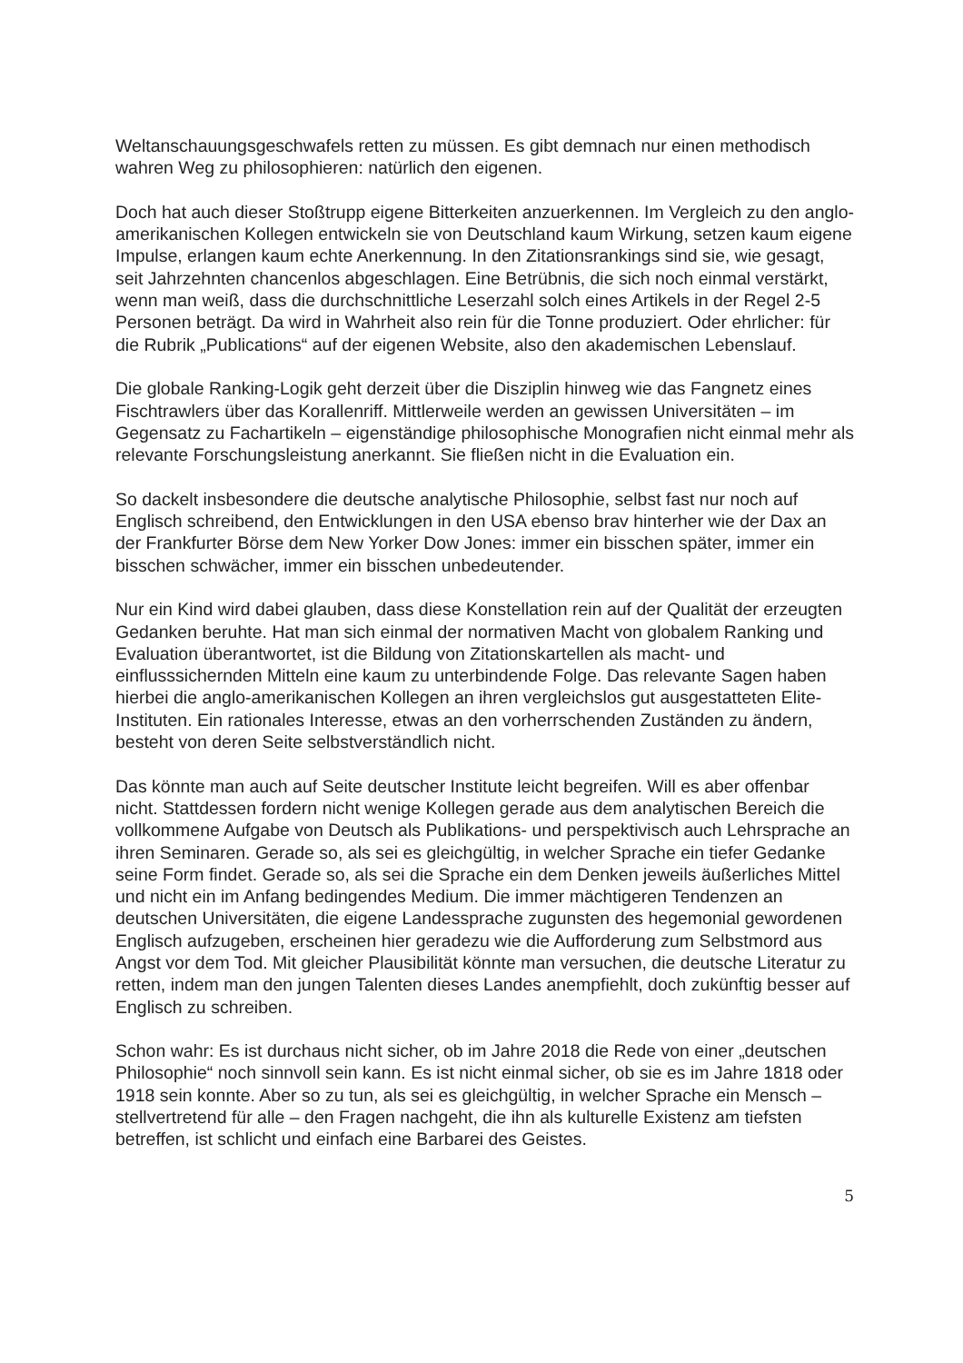Weltanschauungsgeschwafels retten zu müssen. Es gibt demnach nur einen methodisch wahren Weg zu philosophieren: natürlich den eigenen.
Doch hat auch dieser Stoßtrupp eigene Bitterkeiten anzuerkennen. Im Vergleich zu den anglo-amerikanischen Kollegen entwickeln sie von Deutschland kaum Wirkung, setzen kaum eigene Impulse, erlangen kaum echte Anerkennung. In den Zitationsrankings sind sie, wie gesagt, seit Jahrzehnten chancenlos abgeschlagen. Eine Betrübnis, die sich noch einmal verstärkt, wenn man weiß, dass die durchschnittliche Leserzahl solch eines Artikels in der Regel 2-5 Personen beträgt. Da wird in Wahrheit also rein für die Tonne produziert. Oder ehrlicher: für die Rubrik „Publications“ auf der eigenen Website, also den akademischen Lebenslauf.
Die globale Ranking-Logik geht derzeit über die Disziplin hinweg wie das Fangnetz eines Fischtrawlers über das Korallenriff. Mittlerweile werden an gewissen Universitäten – im Gegensatz zu Fachartikeln – eigenständige philosophische Monografien nicht einmal mehr als relevante Forschungsleistung anerkannt. Sie fließen nicht in die Evaluation ein.
So dackelt insbesondere die deutsche analytische Philosophie, selbst fast nur noch auf Englisch schreibend, den Entwicklungen in den USA ebenso brav hinterher wie der Dax an der Frankfurter Börse dem New Yorker Dow Jones: immer ein bisschen später, immer ein bisschen schwächer, immer ein bisschen unbedeutender.
Nur ein Kind wird dabei glauben, dass diese Konstellation rein auf der Qualität der erzeugten Gedanken beruhte. Hat man sich einmal der normativen Macht von globalem Ranking und Evaluation überantwortet, ist die Bildung von Zitationskartellen als macht- und einflusssichernden Mitteln eine kaum zu unterbindende Folge. Das relevante Sagen haben hierbei die anglo-amerikanischen Kollegen an ihren vergleichslos gut ausgestatteten Elite-Instituten. Ein rationales Interesse, etwas an den vorherrschenden Zuständen zu ändern, besteht von deren Seite selbstverständlich nicht.
Das könnte man auch auf Seite deutscher Institute leicht begreifen. Will es aber offenbar nicht. Stattdessen fordern nicht wenige Kollegen gerade aus dem analytischen Bereich die vollkommene Aufgabe von Deutsch als Publikations- und perspektivisch auch Lehrsprache an ihren Seminaren. Gerade so, als sei es gleichgültig, in welcher Sprache ein tiefer Gedanke seine Form findet. Gerade so, als sei die Sprache ein dem Denken jeweils äußerliches Mittel und nicht ein im Anfang bedingendes Medium. Die immer mächtigeren Tendenzen an deutschen Universitäten, die eigene Landessprache zugunsten des hegemonial gewordenen Englisch aufzugeben, erscheinen hier geradezu wie die Aufforderung zum Selbstmord aus Angst vor dem Tod. Mit gleicher Plausibilität könnte man versuchen, die deutsche Literatur zu retten, indem man den jungen Talenten dieses Landes anempfiehlt, doch zukünftig besser auf Englisch zu schreiben.
Schon wahr: Es ist durchaus nicht sicher, ob im Jahre 2018 die Rede von einer „deutschen Philosophie“ noch sinnvoll sein kann. Es ist nicht einmal sicher, ob sie es im Jahre 1818 oder 1918 sein konnte. Aber so zu tun, als sei es gleichgültig, in welcher Sprache ein Mensch – stellvertretend für alle – den Fragen nachgeht, die ihn als kulturelle Existenz am tiefsten betreffen, ist schlicht und einfach eine Barbarei des Geistes.
5